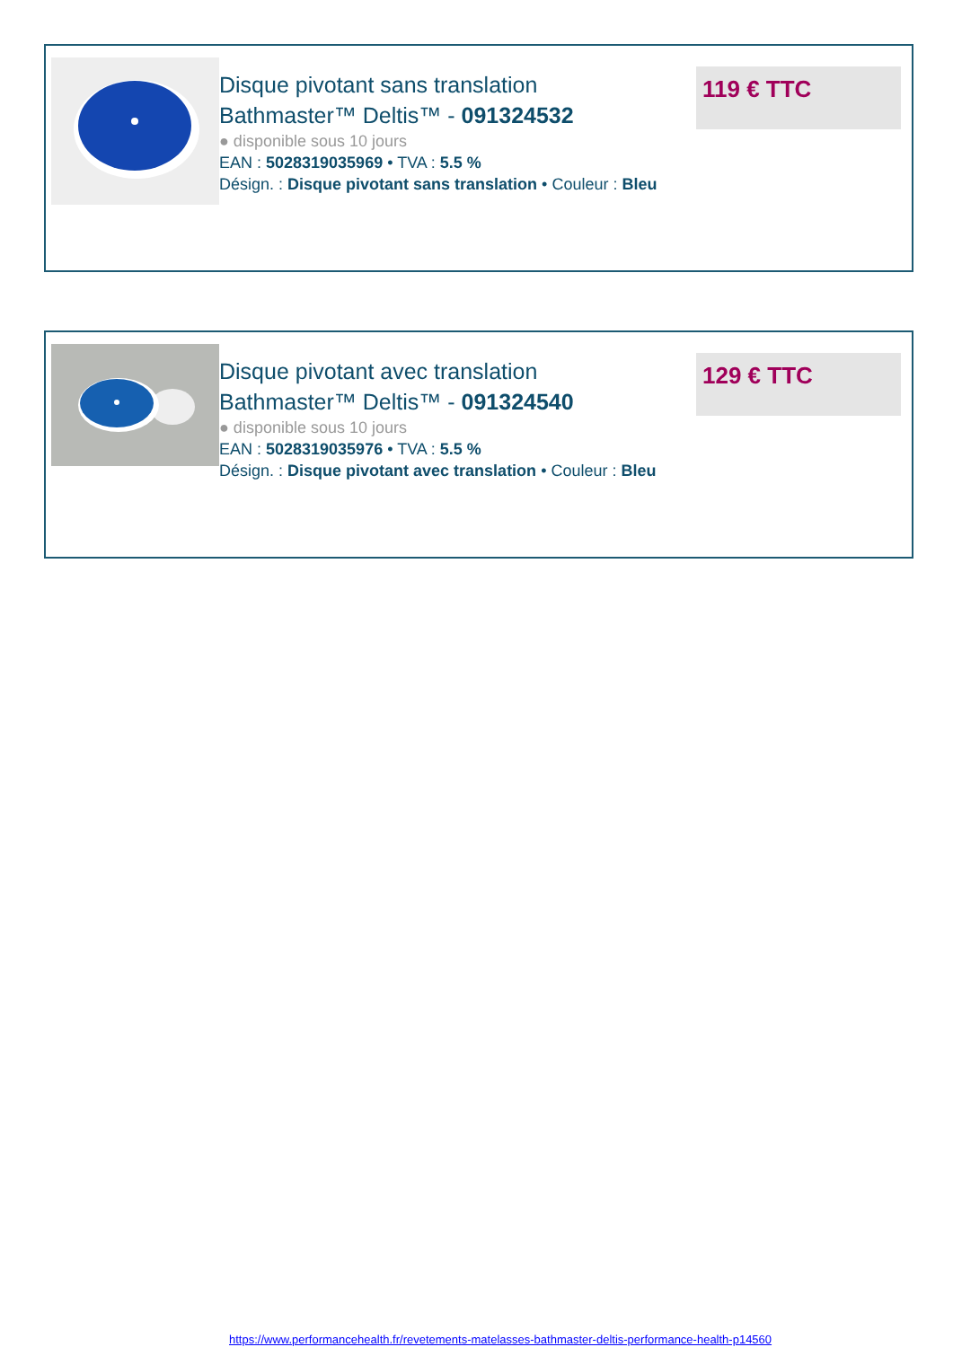Disque pivotant sans translation Bathmaster™ Deltis™ - 091324532
● disponible sous 10 jours
EAN : 5028319035969 • TVA : 5.5 %
Désign. : Disque pivotant sans translation • Couleur : Bleu
119 € TTC
Disque pivotant avec translation Bathmaster™ Deltis™ - 091324540
● disponible sous 10 jours
EAN : 5028319035976 • TVA : 5.5 %
Désign. : Disque pivotant avec translation • Couleur : Bleu
129 € TTC
https://www.performancehealth.fr/revetements-matelasses-bathmaster-deltis-performance-health-p14560